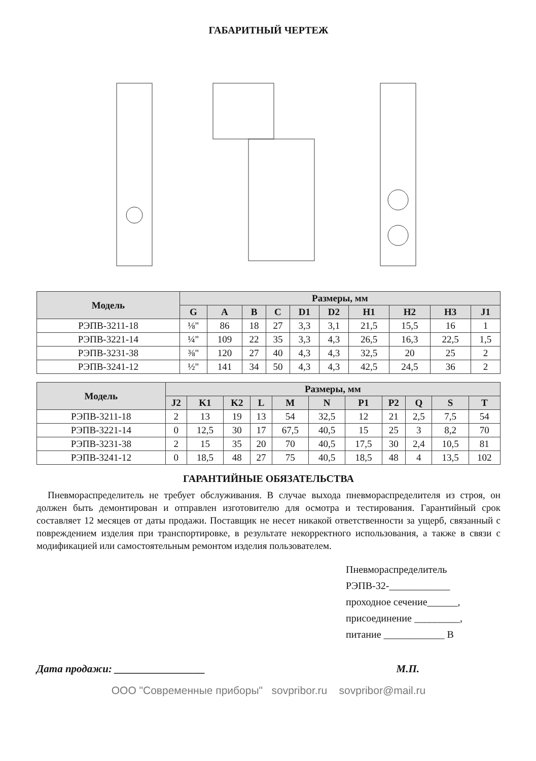ГАБАРИТНЫЙ ЧЕРТЕЖ
| Модель | Размеры, мм | | | | | | | | | |
| --- | --- | --- | --- | --- | --- | --- | --- | --- | --- | --- |
| | G | A | B | C | D1 | D2 | H1 | H2 | H3 | J1 |
| РЭПВ-3211-18 | ⅛" | 86 | 18 | 27 | 3,3 | 3,1 | 21,5 | 15,5 | 16 | 1 |
| РЭПВ-3221-14 | ¼" | 109 | 22 | 35 | 3,3 | 4,3 | 26,5 | 16,3 | 22,5 | 1,5 |
| РЭПВ-3231-38 | ⅜" | 120 | 27 | 40 | 4,3 | 4,3 | 32,5 | 20 | 25 | 2 |
| РЭПВ-3241-12 | ½" | 141 | 34 | 50 | 4,3 | 4,3 | 42,5 | 24,5 | 36 | 2 |
| Модель | Размеры, мм | | | | | | | | | | |
| --- | --- | --- | --- | --- | --- | --- | --- | --- | --- | --- | --- |
| | J2 | K1 | K2 | L | M | N | P1 | P2 | Q | S | T |
| РЭПВ-3211-18 | 2 | 13 | 19 | 13 | 54 | 32,5 | 12 | 21 | 2,5 | 7,5 | 54 |
| РЭПВ-3221-14 | 0 | 12,5 | 30 | 17 | 67,5 | 40,5 | 15 | 25 | 3 | 8,2 | 70 |
| РЭПВ-3231-38 | 2 | 15 | 35 | 20 | 70 | 40,5 | 17,5 | 30 | 2,4 | 10,5 | 81 |
| РЭПВ-3241-12 | 0 | 18,5 | 48 | 27 | 75 | 40,5 | 18,5 | 48 | 4 | 13,5 | 102 |
ГАРАНТИЙНЫЕ ОБЯЗАТЕЛЬСТВА
Пневмораспределитель не требует обслуживания. В случае выхода пневмораспределителя из строя, он должен быть демонтирован и отправлен изготовителю для осмотра и тестирования. Гарантийный срок составляет 12 месяцев от даты продажи. Поставщик не несет никакой ответственности за ущерб, связанный с повреждением изделия при транспортировке, в результате некорректного использования, а также в связи с модификацией или самостоятельным ремонтом изделия пользователем.
Пневмораспределитель
РЭПВ-32-____________
проходное сечение______,
присоединение _________,
питание ____________ В
Дата продажи: _________________ М.П.
ООО "Современные приборы" sovpribor.ru sovpribor@mail.ru